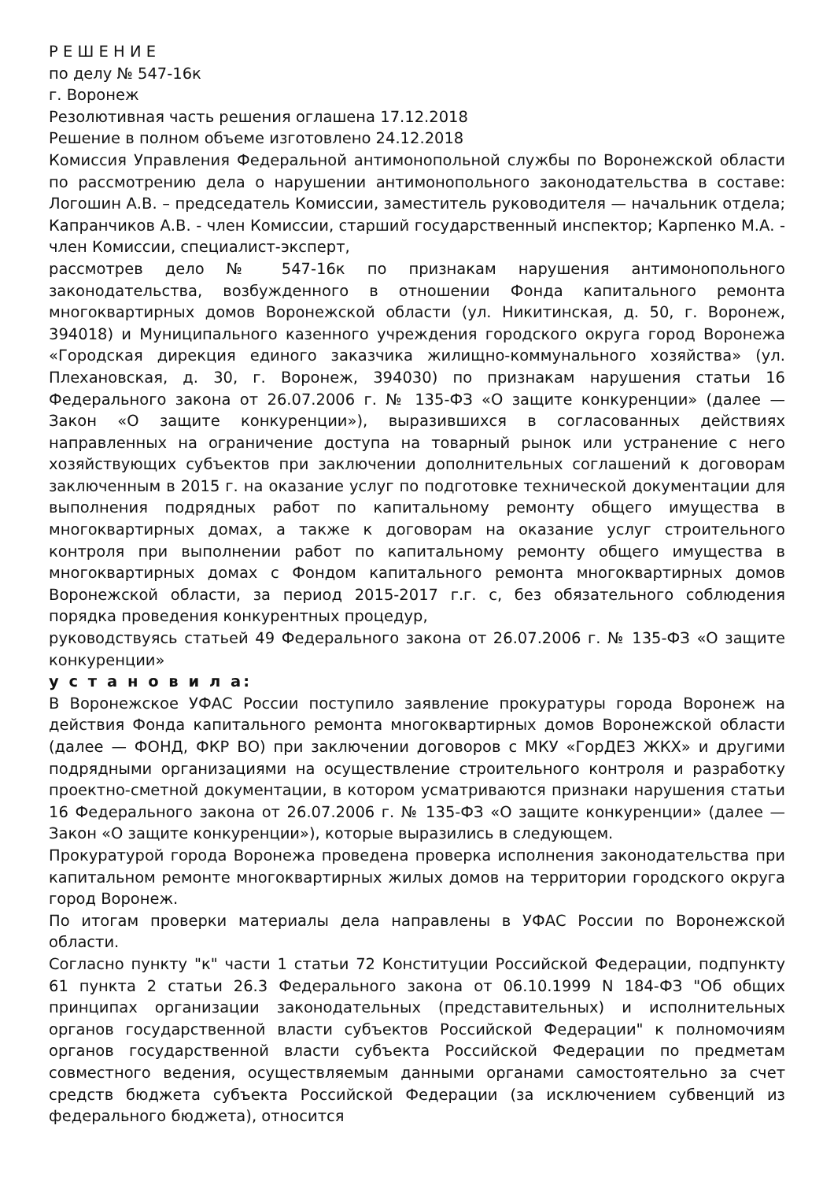Р Е Ш Е Н И Е
по делу № 547-16к
г. Воронеж
Резолютивная часть решения оглашена 17.12.2018
Решение в полном объеме изготовлено 24.12.2018
Комиссия Управления Федеральной антимонопольной службы по Воронежской области по рассмотрению дела о нарушении антимонопольного законодательства в составе: Логошин А.В. – председатель Комиссии, заместитель руководителя — начальник отдела; Капранчиков А.В. - член Комиссии, старший государственный инспектор; Карпенко М.А. - член Комиссии, специалист-эксперт,
рассмотрев дело № 547-16к по признакам нарушения антимонопольного законодательства, возбужденного в отношении Фонда капитального ремонта многоквартирных домов Воронежской области (ул. Никитинская, д. 50, г. Воронеж, 394018) и Муниципального казенного учреждения городского округа город Воронежа «Городская дирекция единого заказчика жилищно-коммунального хозяйства» (ул. Плехановская, д. 30, г. Воронеж, 394030) по признакам нарушения статьи 16 Федерального закона от 26.07.2006 г. № 135-ФЗ «О защите конкуренции» (далее — Закон «О защите конкуренции»), выразившихся в согласованных действиях направленных на ограничение доступа на товарный рынок или устранение с него хозяйствующих субъектов при заключении дополнительных соглашений к договорам заключенным в 2015 г. на оказание услуг по подготовке технической документации для выполнения подрядных работ по капитальному ремонту общего имущества в многоквартирных домах, а также к договорам на оказание услуг строительного контроля при выполнении работ по капитальному ремонту общего имущества в многоквартирных домах с Фондом капитального ремонта многоквартирных домов Воронежской области, за период 2015-2017 г.г. с, без обязательного соблюдения порядка проведения конкурентных процедур,
руководствуясь статьей 49 Федерального закона от 26.07.2006 г. № 135-ФЗ «О защите конкуренции»
у с т а н о в и л а:
В Воронежское УФАС России поступило заявление прокуратуры города Воронеж на действия Фонда капитального ремонта многоквартирных домов Воронежской области (далее — ФОНД, ФКР ВО) при заключении договоров с МКУ «ГорДЕЗ ЖКХ» и другими подрядными организациями на осуществление строительного контроля и разработку проектно-сметной документации, в котором усматриваются признаки нарушения статьи 16 Федерального закона от 26.07.2006 г. № 135-ФЗ «О защите конкуренции» (далее — Закон «О защите конкуренции»), которые выразились в следующем.
Прокуратурой города Воронежа проведена проверка исполнения законодательства при капитальном ремонте многоквартирных жилых домов на территории городского округа город Воронеж.
По итогам проверки материалы дела направлены в УФАС России по Воронежской области.
Согласно пункту "к" части 1 статьи 72 Конституции Российской Федерации, подпункту 61 пункта 2 статьи 26.3 Федерального закона от 06.10.1999 N 184-ФЗ "Об общих принципах организации законодательных (представительных) и исполнительных органов государственной власти субъектов Российской Федерации" к полномочиям органов государственной власти субъекта Российской Федерации по предметам совместного ведения, осуществляемым данными органами самостоятельно за счет средств бюджета субъекта Российской Федерации (за исключением субвенций из федерального бюджета), относится